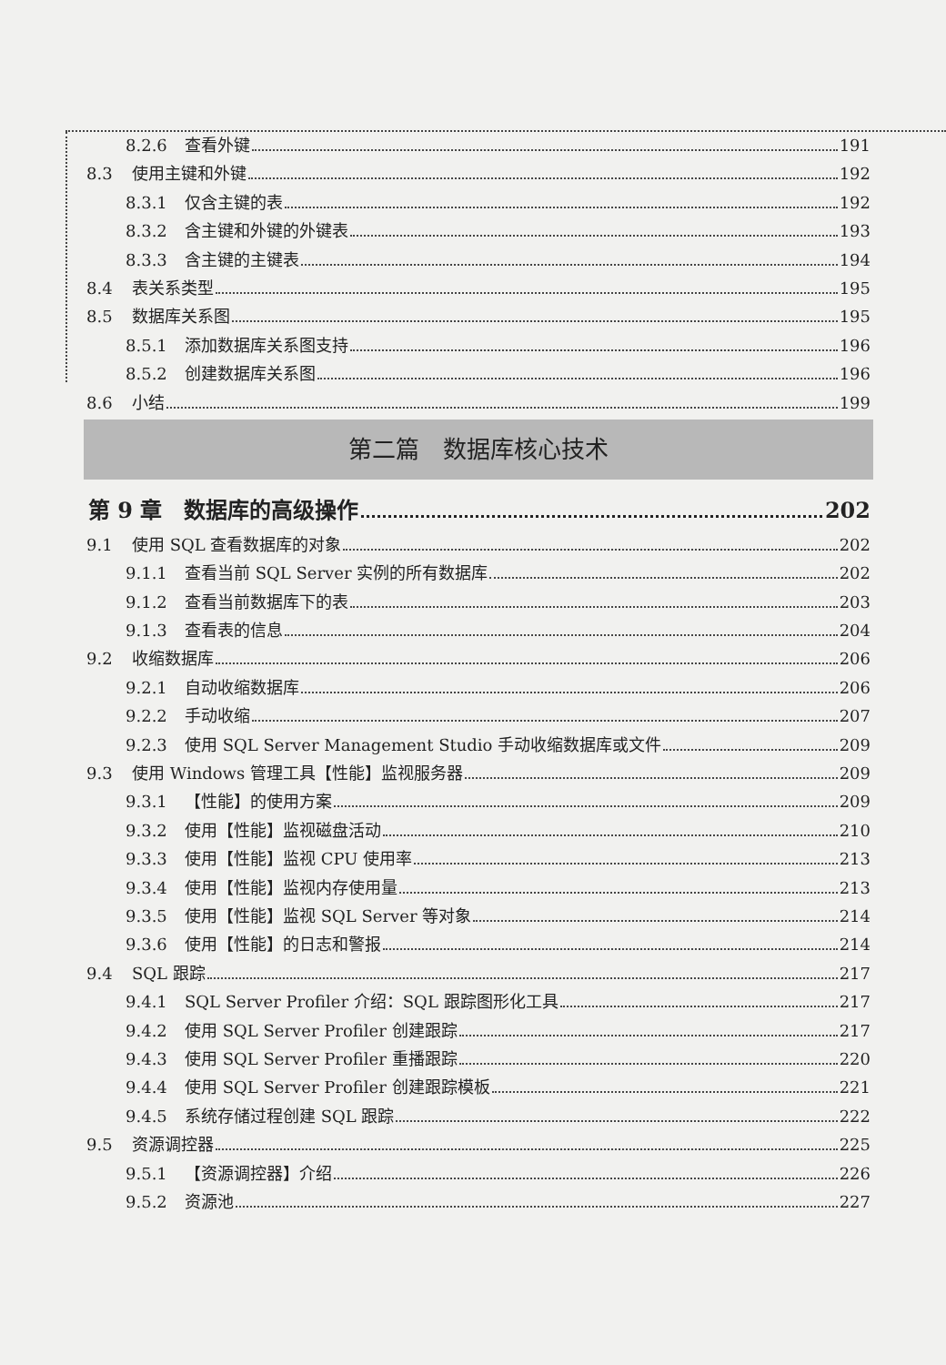8.2.6 查看外键 191
8.3 使用主键和外键 192
8.3.1 仅含主键的表 192
8.3.2 含主键和外键的外键表 193
8.3.3 含主键的主键表 194
8.4 表关系类型 195
8.5 数据库关系图 195
8.5.1 添加数据库关系图支持 196
8.5.2 创建数据库关系图 196
8.6 小结 199
第二篇　数据库核心技术
第 9 章　数据库的高级操作 202
9.1 使用 SQL 查看数据库的对象 202
9.1.1 查看当前 SQL Server 实例的所有数据库 202
9.1.2 查看当前数据库下的表 203
9.1.3 查看表的信息 204
9.2 收缩数据库 206
9.2.1 自动收缩数据库 206
9.2.2 手动收缩 207
9.2.3 使用 SQL Server Management Studio 手动收缩数据库或文件 209
9.3 使用 Windows 管理工具【性能】监视服务器 209
9.3.1 【性能】的使用方案 209
9.3.2 使用【性能】监视磁盘活动 210
9.3.3 使用【性能】监视 CPU 使用率 213
9.3.4 使用【性能】监视内存使用量 213
9.3.5 使用【性能】监视 SQL Server 等对象 214
9.3.6 使用【性能】的日志和警报 214
9.4 SQL 跟踪 217
9.4.1 SQL Server Profiler 介绍：SQL 跟踪图形化工具 217
9.4.2 使用 SQL Server Profiler 创建跟踪 217
9.4.3 使用 SQL Server Profiler 重播跟踪 220
9.4.4 使用 SQL Server Profiler 创建跟踪模板 221
9.4.5 系统存储过程创建 SQL 跟踪 222
9.5 资源调控器 225
9.5.1 【资源调控器】介绍 226
9.5.2 资源池 227